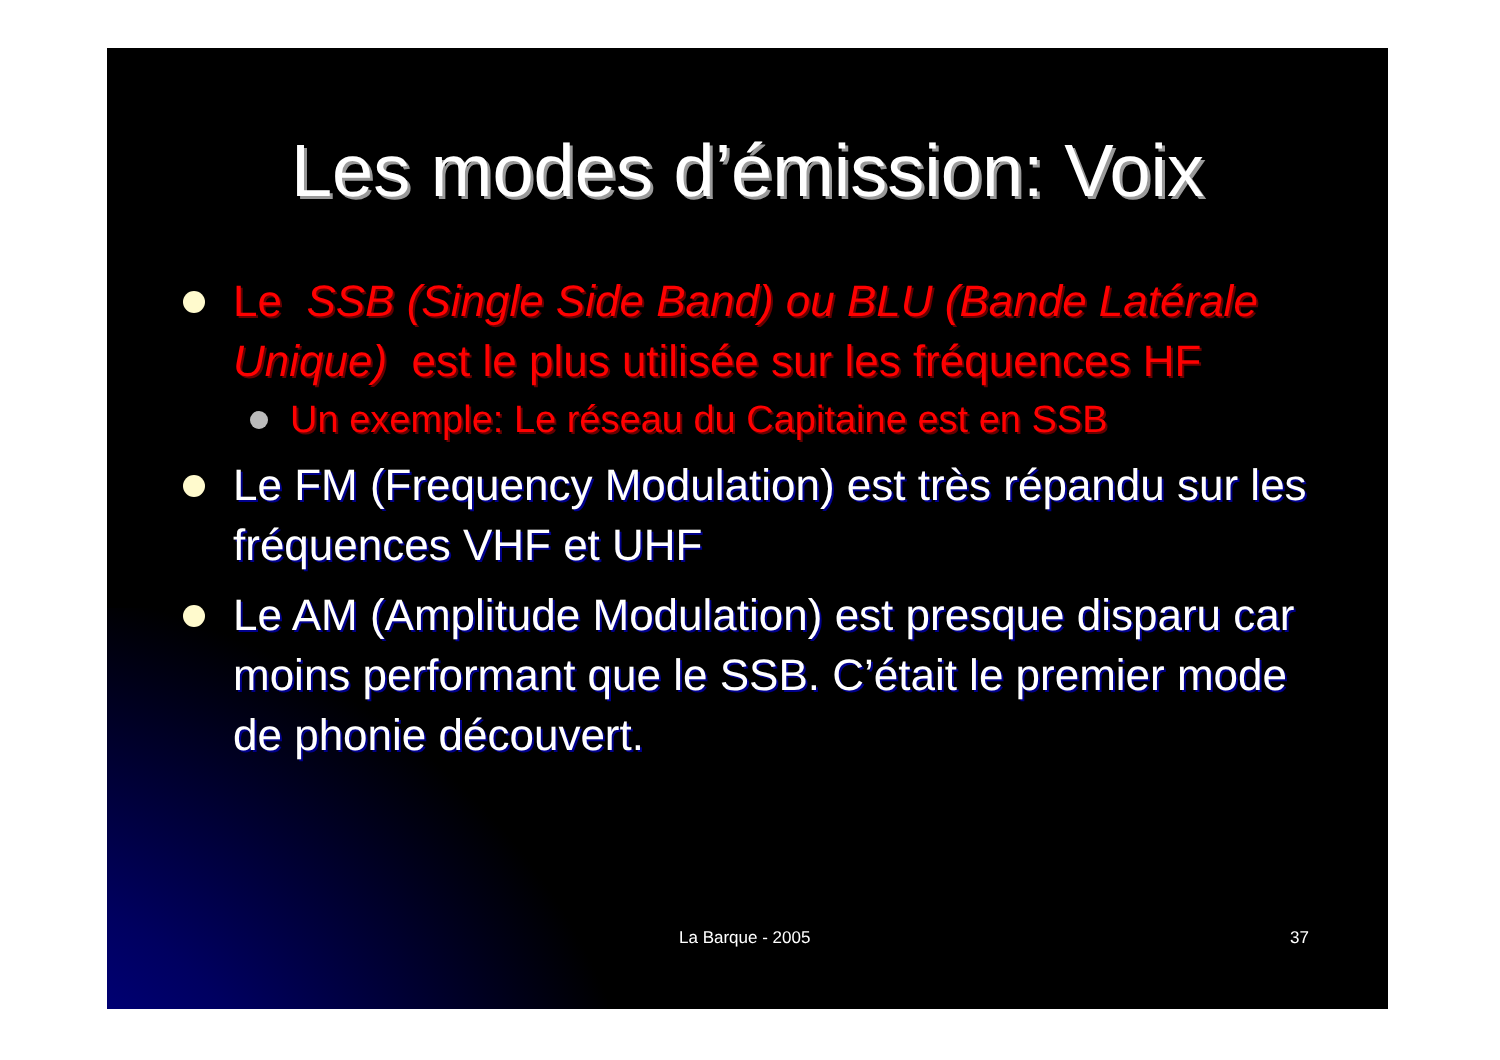Les modes d’émission: Voix
Le SSB (Single Side Band) ou BLU (Bande Latérale Unique) est le plus utilisée sur les fréquences HF
Un exemple: Le réseau du Capitaine est en SSB
Le FM (Frequency Modulation) est très répandu sur les fréquences VHF et UHF
Le AM (Amplitude Modulation) est presque disparu car moins performant que le SSB. C’était le premier mode de phonie découvert.
La Barque - 2005 37